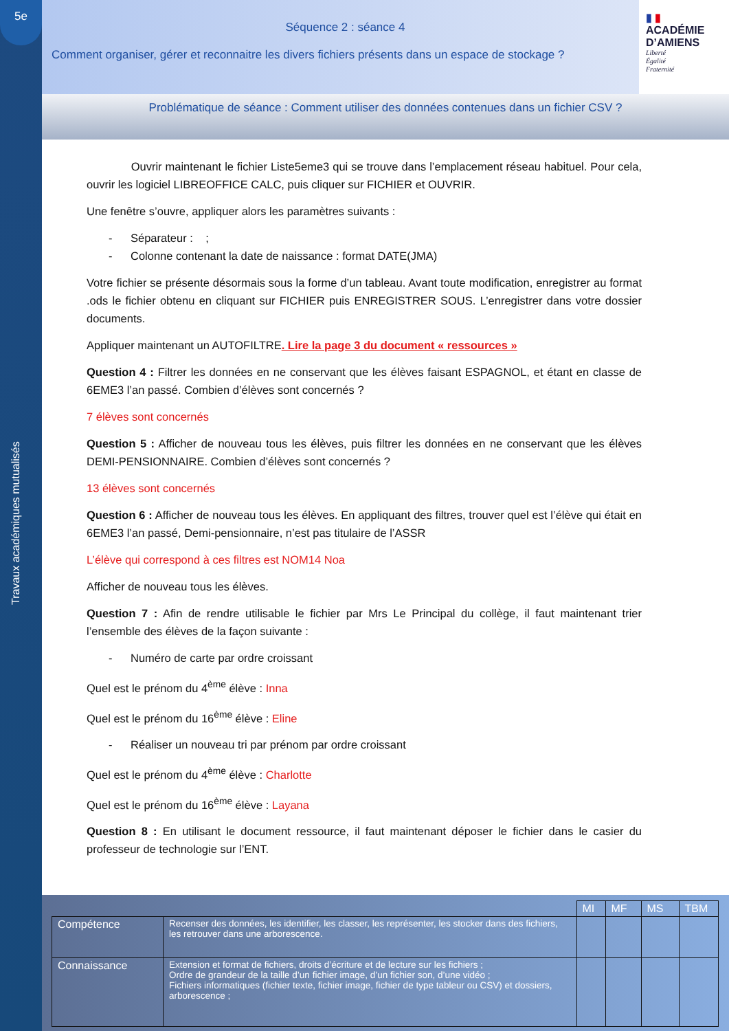5e
Travaux académiques mutualisés
Séquence 2 : séance 4
Comment organiser, gérer et reconnaitre les divers fichiers présents dans un espace de stockage ?
▮ ▮
ACADÉMIE
D’AMIENS
Liberté
Égalité
Fraternité
Problématique de séance : Comment utiliser des données contenues dans un fichier CSV ?
Ouvrir maintenant le fichier Liste5eme3 qui se trouve dans l’emplacement réseau habituel. Pour cela, ouvrir les logiciel LIBREOFFICE CALC, puis cliquer sur FICHIER et OUVRIR.
Une fenêtre s’ouvre, appliquer alors les paramètres suivants :
- Séparateur : ;
- Colonne contenant la date de naissance : format DATE(JMA)
Votre fichier se présente désormais sous la forme d’un tableau. Avant toute modification, enregistrer au format .ods le fichier obtenu en cliquant sur FICHIER puis ENREGISTRER SOUS. L’enregistrer dans votre dossier documents.
Appliquer maintenant un AUTOFILTRE. Lire la page 3 du document « ressources »
Question 4 : Filtrer les données en ne conservant que les élèves faisant ESPAGNOL, et étant en classe de 6EME3 l’an passé. Combien d’élèves sont concernés ?
7 élèves sont concernés
Question 5 : Afficher de nouveau tous les élèves, puis filtrer les données en ne conservant que les élèves DEMI-PENSIONNAIRE. Combien d’élèves sont concernés ?
13 élèves sont concernés
Question 6 : Afficher de nouveau tous les élèves. En appliquant des filtres, trouver quel est l’élève qui était en 6EME3 l’an passé, Demi-pensionnaire, n’est pas titulaire de l’ASSR
L’élève qui correspond à ces filtres est NOM14 Noa
Afficher de nouveau tous les élèves.
Question 7 : Afin de rendre utilisable le fichier par Mrs Le Principal du collège, il faut maintenant trier l’ensemble des élèves de la façon suivante :
- Numéro de carte par ordre croissant
Quel est le prénom du 4<sup>ème</sup> élève : Inna
Quel est le prénom du 16<sup>ème</sup> élève : Eline
- Réaliser un nouveau tri par prénom par ordre croissant
Quel est le prénom du 4<sup>ème</sup> élève : Charlotte
Quel est le prénom du 16<sup>ème</sup> élève : Layana
Question 8 : En utilisant le document ressource, il faut maintenant déposer le fichier dans le casier du professeur de technologie sur l’ENT.
| | | MI | MF | MS | TBM |
| Compétence | Recenser des données, les identifier, les classer, les représenter, les stocker dans des fichiers, les retrouver dans une arborescence. | | | | |
| Connaissance | Extension et format de fichiers, droits d’écriture et de lecture sur les fichiers ; Ordre de grandeur de la taille d’un fichier image, d’un fichier son, d’une vidéo ; Fichiers informatiques (fichier texte, fichier image, fichier de type tableur ou CSV) et dossiers, arborescence ; | | | | |